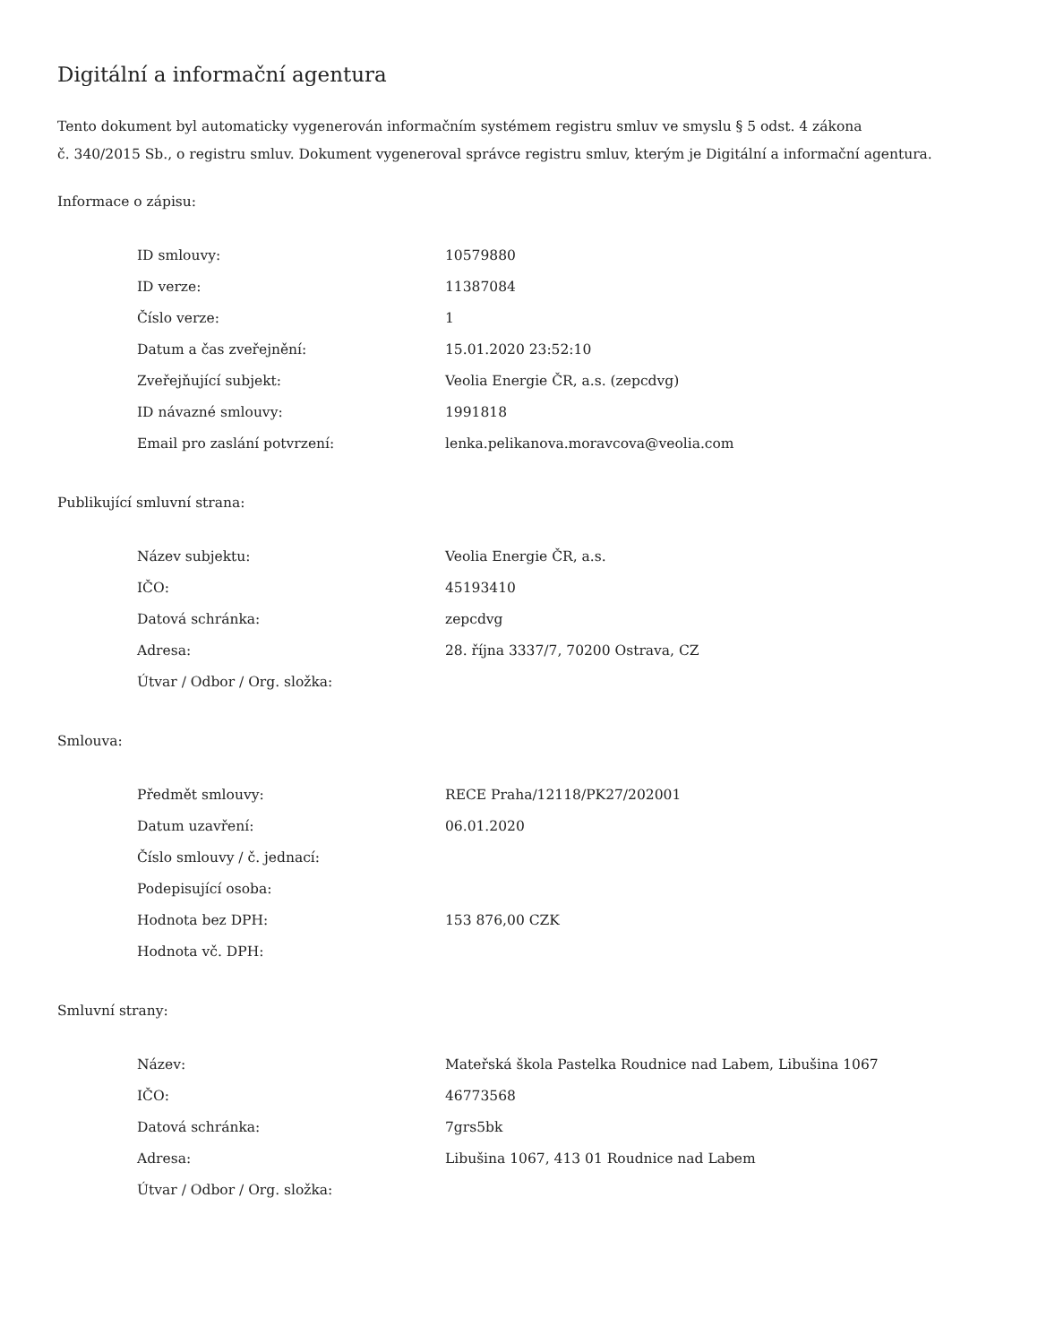Digitální a informační agentura
Tento dokument byl automaticky vygenerován informačním systémem registru smluv ve smyslu § 5 odst. 4 zákona
č. 340/2015 Sb., o registru smluv. Dokument vygeneroval správce registru smluv, kterým je Digitální a informační agentura.
Informace o zápisu:
| ID smlouvy: | 10579880 |
| ID verze: | 11387084 |
| Číslo verze: | 1 |
| Datum a čas zveřejnění: | 15.01.2020 23:52:10 |
| Zveřejňující subjekt: | Veolia Energie ČR, a.s. (zepcdvg) |
| ID návazné smlouvy: | 1991818 |
| Email pro zaslání potvrzení: | lenka.pelikanova.moravcova@veolia.com |
Publikující smluvní strana:
| Název subjektu: | Veolia Energie ČR, a.s. |
| IČO: | 45193410 |
| Datová schránka: | zepcdvg |
| Adresa: | 28. října 3337/7, 70200 Ostrava, CZ |
| Útvar / Odbor / Org. složka: | |
Smlouva:
| Předmět smlouvy: | RECE Praha/12118/PK27/202001 |
| Datum uzavření: | 06.01.2020 |
| Číslo smlouvy / č. jednací: | |
| Podepisující osoba: | |
| Hodnota bez DPH: | 153 876,00 CZK |
| Hodnota vč. DPH: | |
Smluvní strany:
| Název: | Mateřská škola Pastelka Roudnice nad Labem, Libušina 1067 |
| IČO: | 46773568 |
| Datová schránka: | 7grs5bk |
| Adresa: | Libušina 1067, 413 01 Roudnice nad Labem |
| Útvar / Odbor / Org. složka: | |